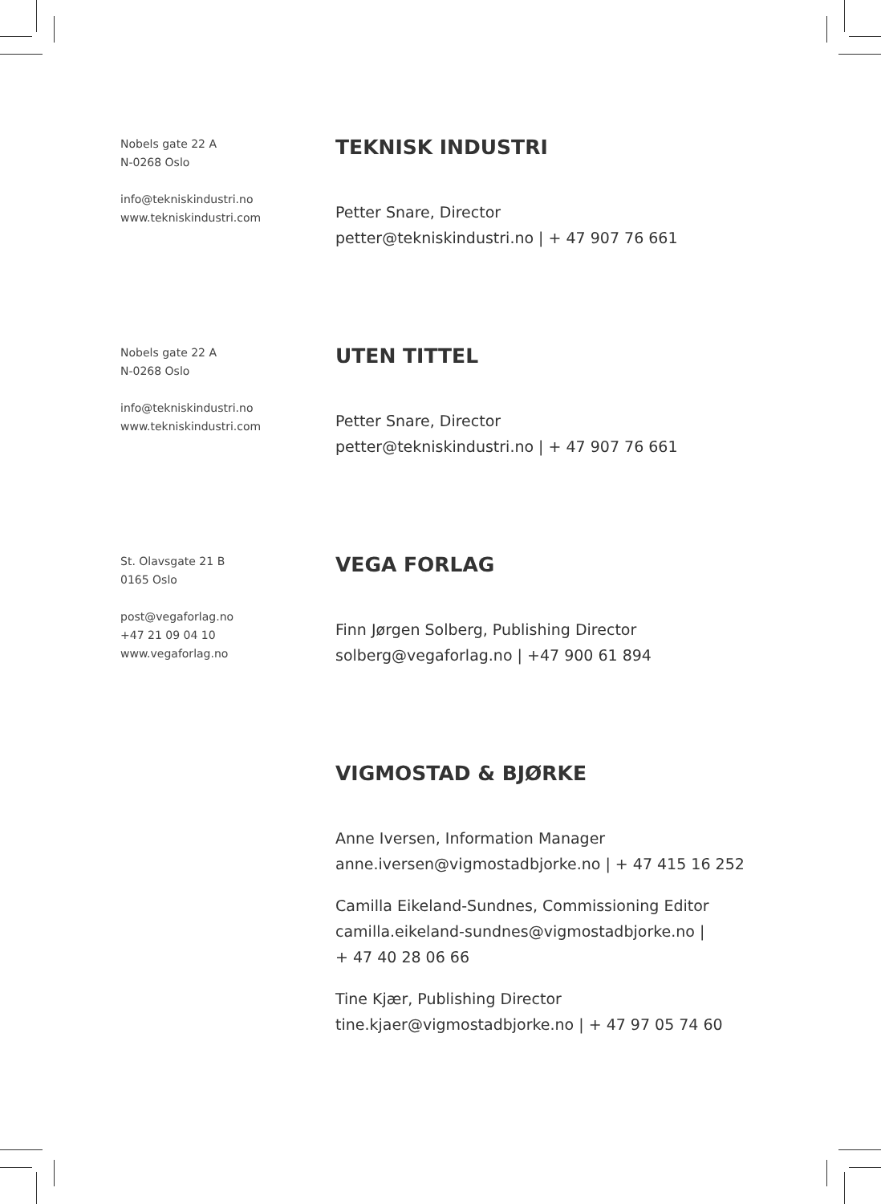Nobels gate 22 A
N-0268 Oslo
info@tekniskindustri.no
www.tekniskindustri.com
TEKNISK INDUSTRI
Petter Snare, Director
petter@tekniskindustri.no | + 47 907 76 661
Nobels gate 22 A
N-0268 Oslo
info@tekniskindustri.no
www.tekniskindustri.com
UTEN TITTEL
Petter Snare, Director
petter@tekniskindustri.no | + 47 907 76 661
St. Olavsgate 21 B
0165 Oslo
post@vegaforlag.no
+47 21 09 04 10
www.vegaforlag.no
VEGA FORLAG
Finn Jørgen Solberg, Publishing Director
solberg@vegaforlag.no | +47 900 61 894
VIGMOSTAD & BJØRKE
Anne Iversen, Information Manager
anne.iversen@vigmostadbjorke.no | + 47 415 16 252
Camilla Eikeland-Sundnes, Commissioning Editor
camilla.eikeland-sundnes@vigmostadbjorke.no |
+ 47 40 28 06 66
Tine Kjær, Publishing Director
tine.kjaer@vigmostadbjorke.no | + 47 97 05 74 60